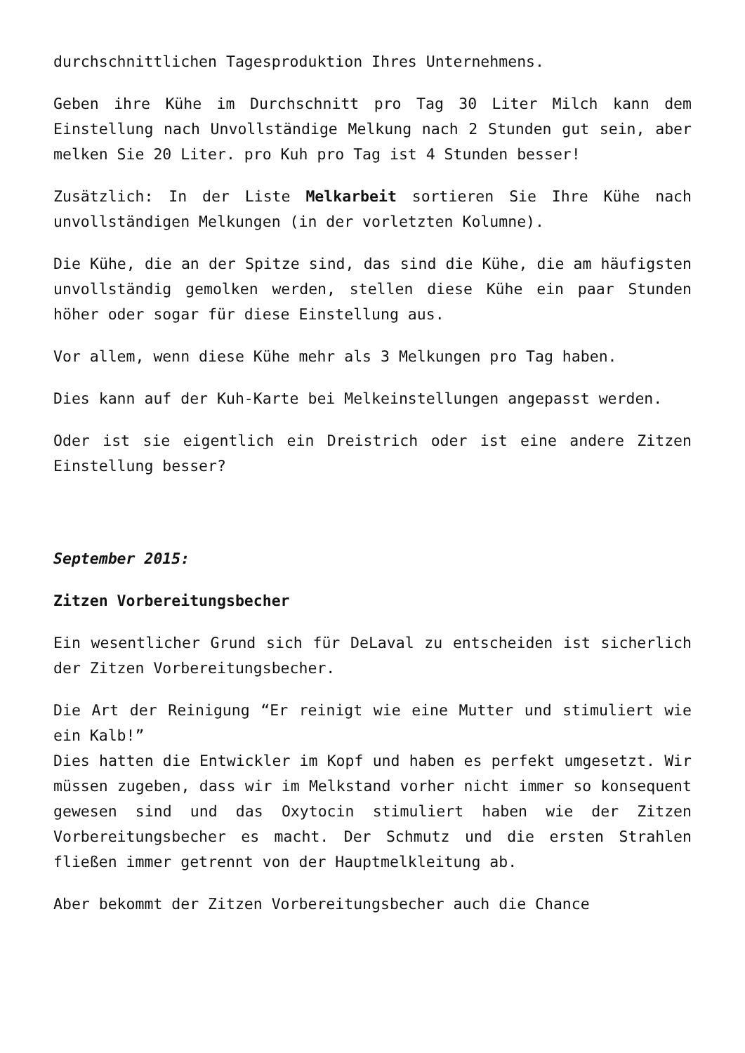durchschnittlichen Tagesproduktion Ihres Unternehmens.
Geben ihre Kühe im Durchschnitt pro Tag 30 Liter Milch kann dem Einstellung nach Unvollständige Melkung nach 2 Stunden gut sein, aber melken Sie 20 Liter. pro Kuh pro Tag ist 4 Stunden besser!
Zusätzlich: In der Liste Melkarbeit sortieren Sie Ihre Kühe nach unvollständigen Melkungen (in der vorletzten Kolumne).
Die Kühe, die an der Spitze sind, das sind die Kühe, die am häufigsten unvollständig gemolken werden, stellen diese Kühe ein paar Stunden höher oder sogar für diese Einstellung aus.
Vor allem, wenn diese Kühe mehr als 3 Melkungen pro Tag haben.
Dies kann auf der Kuh-Karte bei Melkeinstellungen angepasst werden.
Oder ist sie eigentlich ein Dreistrich oder ist eine andere Zitzen Einstellung besser?
September 2015:
Zitzen Vorbereitungsbecher
Ein wesentlicher Grund sich für DeLaval zu entscheiden ist sicherlich der Zitzen Vorbereitungsbecher.
Die Art der Reinigung “Er reinigt wie eine Mutter und stimuliert wie ein Kalb!”
Dies hatten die Entwickler im Kopf und haben es perfekt umgesetzt. Wir müssen zugeben, dass wir im Melkstand vorher nicht immer so konsequent gewesen sind und das Oxytocin stimuliert haben wie der Zitzen Vorbereitungsbecher es macht. Der Schmutz und die ersten Strahlen fließen immer getrennt von der Hauptmelkleitung ab.
Aber bekommt der Zitzen Vorbereitungsbecher auch die Chance